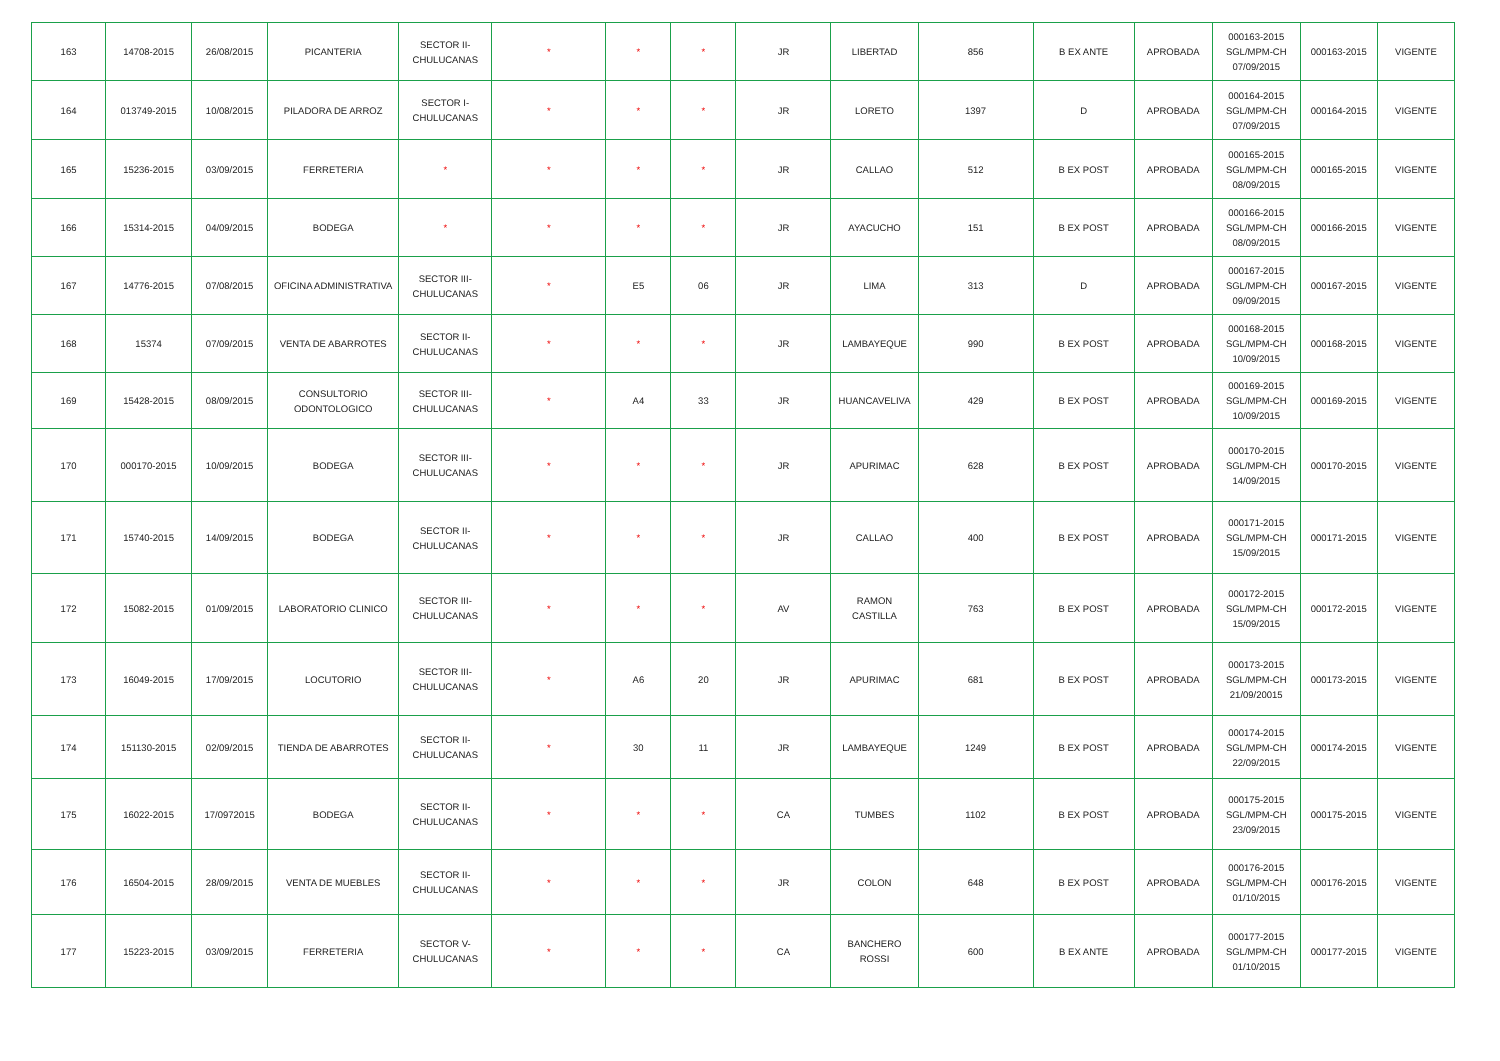| 163 | 14708-2015 | 26/08/2015 | PICANTERIA | SECTOR II- CHULUCANAS | * | * | * | JR | LIBERTAD | 856 | B EX ANTE | APROBADA | 000163-2015 SGL/MPM-CH 07/09/2015 | 000163-2015 | VIGENTE |
| 164 | 013749-2015 | 10/08/2015 | PILADORA DE ARROZ | SECTOR I- CHULUCANAS | * | * | * | JR | LORETO | 1397 | D | APROBADA | 000164-2015 SGL/MPM-CH 07/09/2015 | 000164-2015 | VIGENTE |
| 165 | 15236-2015 | 03/09/2015 | FERRETERIA | * | * | * | * | JR | CALLAO | 512 | B EX POST | APROBADA | 000165-2015 SGL/MPM-CH 08/09/2015 | 000165-2015 | VIGENTE |
| 166 | 15314-2015 | 04/09/2015 | BODEGA | * | * | * | * | JR | AYACUCHO | 151 | B EX POST | APROBADA | 000166-2015 SGL/MPM-CH 08/09/2015 | 000166-2015 | VIGENTE |
| 167 | 14776-2015 | 07/08/2015 | OFICINA ADMINISTRATIVA | SECTOR III- CHULUCANAS | * | E5 | 06 | JR | LIMA | 313 | D | APROBADA | 000167-2015 SGL/MPM-CH 09/09/2015 | 000167-2015 | VIGENTE |
| 168 | 15374 | 07/09/2015 | VENTA DE ABARROTES | SECTOR II- CHULUCANAS | * | * | * | JR | LAMBAYEQUE | 990 | B EX POST | APROBADA | 000168-2015 SGL/MPM-CH 10/09/2015 | 000168-2015 | VIGENTE |
| 169 | 15428-2015 | 08/09/2015 | CONSULTORIO ODONTOLOGICO | SECTOR III- CHULUCANAS | * | A4 | 33 | JR | HUANCAVELIVA | 429 | B EX POST | APROBADA | 000169-2015 SGL/MPM-CH 10/09/2015 | 000169-2015 | VIGENTE |
| 170 | 000170-2015 | 10/09/2015 | BODEGA | SECTOR III- CHULUCANAS | * | * | * | JR | APURIMAC | 628 | B EX POST | APROBADA | 000170-2015 SGL/MPM-CH 14/09/2015 | 000170-2015 | VIGENTE |
| 171 | 15740-2015 | 14/09/2015 | BODEGA | SECTOR II- CHULUCANAS | * | * | * | JR | CALLAO | 400 | B EX POST | APROBADA | 000171-2015 SGL/MPM-CH 15/09/2015 | 000171-2015 | VIGENTE |
| 172 | 15082-2015 | 01/09/2015 | LABORATORIO CLINICO | SECTOR III- CHULUCANAS | * | * | * | AV | RAMON CASTILLA | 763 | B EX POST | APROBADA | 000172-2015 SGL/MPM-CH 15/09/2015 | 000172-2015 | VIGENTE |
| 173 | 16049-2015 | 17/09/2015 | LOCUTORIO | SECTOR III- CHULUCANAS | * | A6 | 20 | JR | APURIMAC | 681 | B EX POST | APROBADA | 000173-2015 SGL/MPM-CH 21/09/20015 | 000173-2015 | VIGENTE |
| 174 | 151130-2015 | 02/09/2015 | TIENDA DE ABARROTES | SECTOR II- CHULUCANAS | * | 30 | 11 | JR | LAMBAYEQUE | 1249 | B EX POST | APROBADA | 000174-2015 SGL/MPM-CH 22/09/2015 | 000174-2015 | VIGENTE |
| 175 | 16022-2015 | 17/0972015 | BODEGA | SECTOR II- CHULUCANAS | * | * | * | CA | TUMBES | 1102 | B EX POST | APROBADA | 000175-2015 SGL/MPM-CH 23/09/2015 | 000175-2015 | VIGENTE |
| 176 | 16504-2015 | 28/09/2015 | VENTA DE MUEBLES | SECTOR II- CHULUCANAS | * | * | * | JR | COLON | 648 | B EX POST | APROBADA | 000176-2015 SGL/MPM-CH 01/10/2015 | 000176-2015 | VIGENTE |
| 177 | 15223-2015 | 03/09/2015 | FERRETERIA | SECTOR V- CHULUCANAS | * | * | * | CA | BANCHERO ROSSI | 600 | B EX ANTE | APROBADA | 000177-2015 SGL/MPM-CH 01/10/2015 | 000177-2015 | VIGENTE |